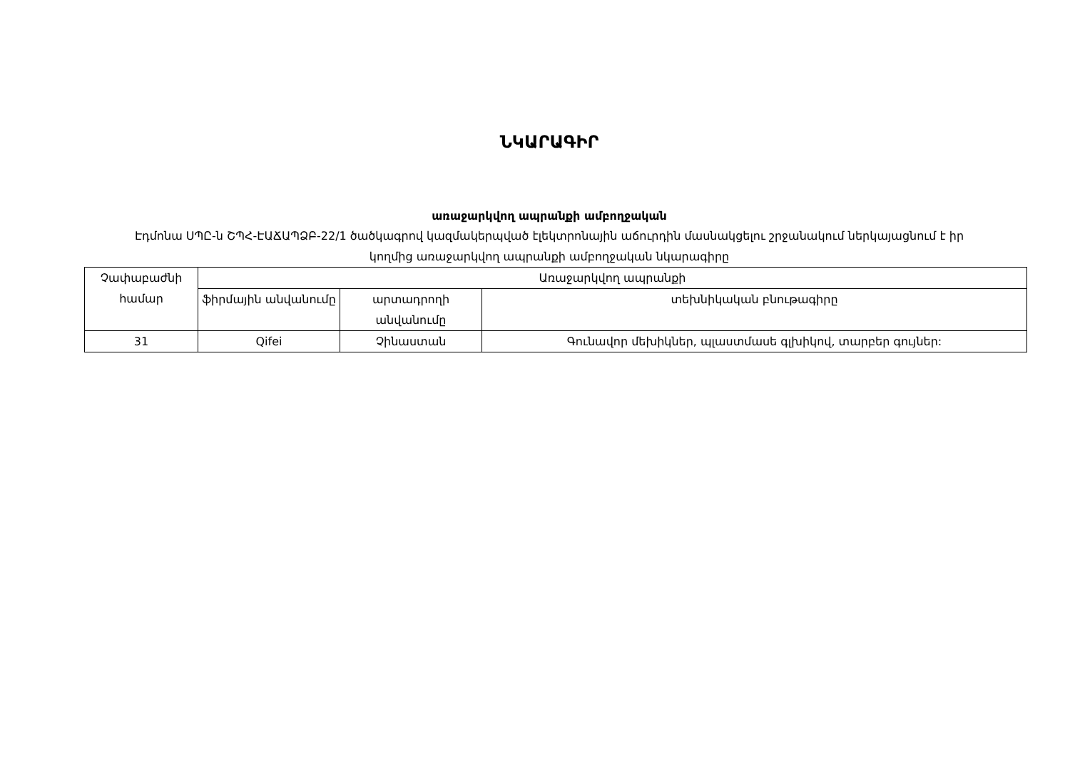ՆԿԱՐԱԳԻՐ
առաջարկվող ապրանքի ամբողջական
Էդմոնա ՍՊԸ-ն ՇՊՀ-ԷԱՃԱՊՁԲ-22/1 ծածկագրով կազմակերպված էլեկտրոնային աճուրդին մասնակցելու շրջանակում ներկայացնում է իր կողմից առաջարկվող ապրանքի ամբողջական նկարագիրը
| Չափաբաժնի համար | Առաջարկվող ապրանքի | | |
| --- | --- | --- | --- |
| | ֆիրմային անվանումը | արտադրողի անվանումը | տեխնիկական բնութագիրը |
| 31 | Qifei | Չինաստան | Գունավոր մեխիկներ, պլաստմասե գլխիկով, տարբեր գույներ: |